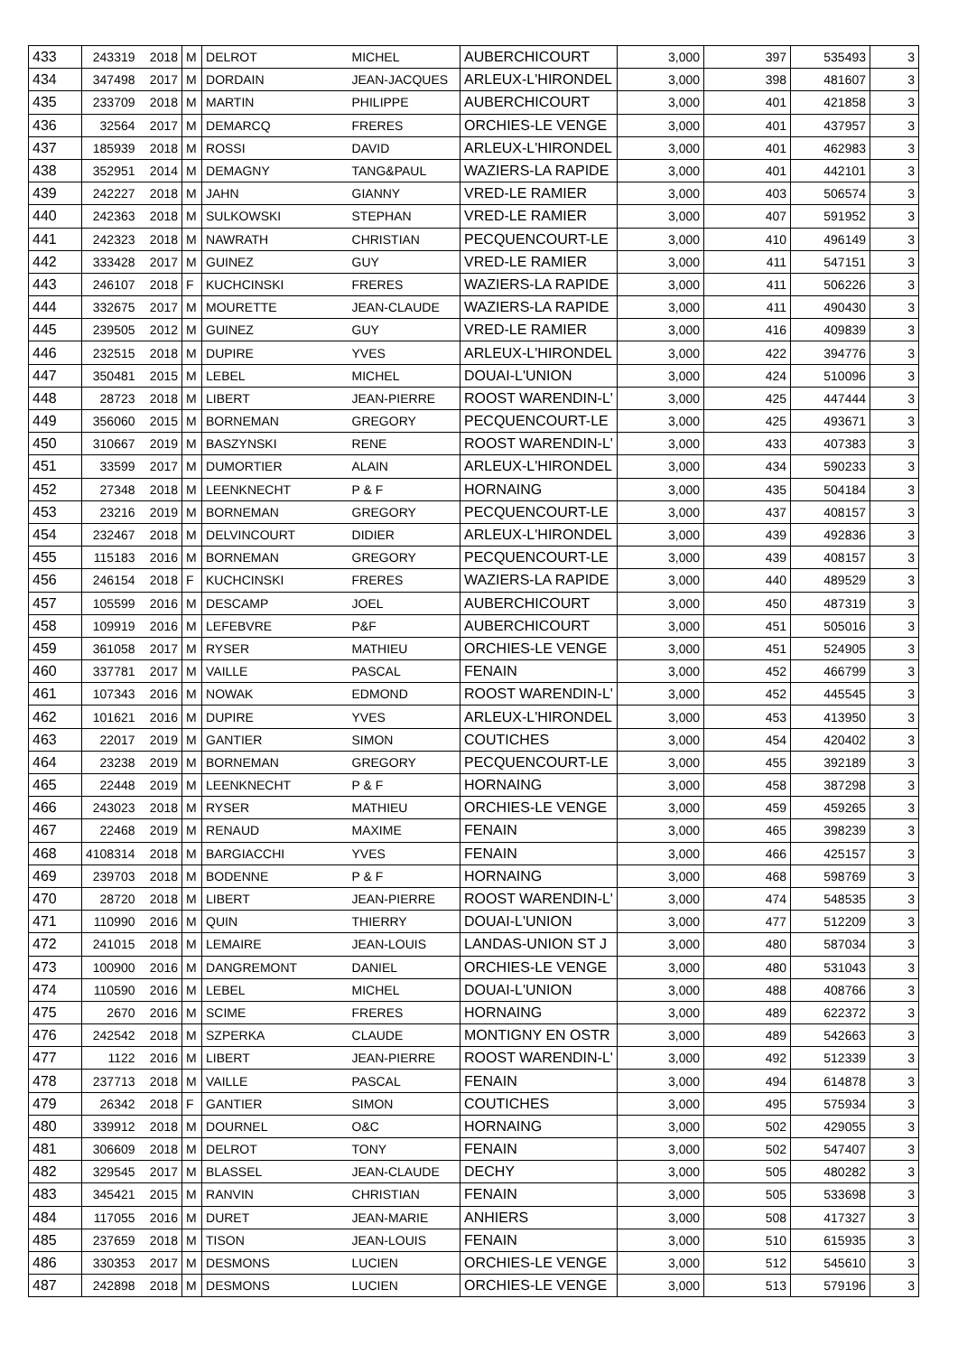| 433 | 243319 | 2018 | M | DELROT | MICHEL | AUBERCHICOURT | 3,000 | 397 | 535493 | 3 |
| 434 | 347498 | 2017 | M | DORDAIN | JEAN-JACQUES | ARLEUX-L'HIRONDEL | 3,000 | 398 | 481607 | 3 |
| 435 | 233709 | 2018 | M | MARTIN | PHILIPPE | AUBERCHICOURT | 3,000 | 401 | 421858 | 3 |
| 436 | 32564 | 2017 | M | DEMARCQ | FRERES | ORCHIES-LE VENGE | 3,000 | 401 | 437957 | 3 |
| 437 | 185939 | 2018 | M | ROSSI | DAVID | ARLEUX-L'HIRONDEL | 3,000 | 401 | 462983 | 3 |
| 438 | 352951 | 2014 | M | DEMAGNY | TANG&PAUL | WAZIERS-LA RAPIDE | 3,000 | 401 | 442101 | 3 |
| 439 | 242227 | 2018 | M | JAHN | GIANNY | VRED-LE RAMIER | 3,000 | 403 | 506574 | 3 |
| 440 | 242363 | 2018 | M | SULKOWSKI | STEPHAN | VRED-LE RAMIER | 3,000 | 407 | 591952 | 3 |
| 441 | 242323 | 2018 | M | NAWRATH | CHRISTIAN | PECQUENCOURT-LE | 3,000 | 410 | 496149 | 3 |
| 442 | 333428 | 2017 | M | GUINEZ | GUY | VRED-LE RAMIER | 3,000 | 411 | 547151 | 3 |
| 443 | 246107 | 2018 | F | KUCHCINSKI | FRERES | WAZIERS-LA RAPIDE | 3,000 | 411 | 506226 | 3 |
| 444 | 332675 | 2017 | M | MOURETTE | JEAN-CLAUDE | WAZIERS-LA RAPIDE | 3,000 | 411 | 490430 | 3 |
| 445 | 239505 | 2012 | M | GUINEZ | GUY | VRED-LE RAMIER | 3,000 | 416 | 409839 | 3 |
| 446 | 232515 | 2018 | M | DUPIRE | YVES | ARLEUX-L'HIRONDEL | 3,000 | 422 | 394776 | 3 |
| 447 | 350481 | 2015 | M | LEBEL | MICHEL | DOUAI-L'UNION | 3,000 | 424 | 510096 | 3 |
| 448 | 28723 | 2018 | M | LIBERT | JEAN-PIERRE | ROOST WARENDIN-L' | 3,000 | 425 | 447444 | 3 |
| 449 | 356060 | 2015 | M | BORNEMAN | GREGORY | PECQUENCOURT-LE | 3,000 | 425 | 493671 | 3 |
| 450 | 310667 | 2019 | M | BASZYNSKI | RENE | ROOST WARENDIN-L' | 3,000 | 433 | 407383 | 3 |
| 451 | 33599 | 2017 | M | DUMORTIER | ALAIN | ARLEUX-L'HIRONDEL | 3,000 | 434 | 590233 | 3 |
| 452 | 27348 | 2018 | M | LEENKNECHT | P & F | HORNAING | 3,000 | 435 | 504184 | 3 |
| 453 | 23216 | 2019 | M | BORNEMAN | GREGORY | PECQUENCOURT-LE | 3,000 | 437 | 408157 | 3 |
| 454 | 232467 | 2018 | M | DELVINCOURT | DIDIER | ARLEUX-L'HIRONDEL | 3,000 | 439 | 492836 | 3 |
| 455 | 115183 | 2016 | M | BORNEMAN | GREGORY | PECQUENCOURT-LE | 3,000 | 439 | 408157 | 3 |
| 456 | 246154 | 2018 | F | KUCHCINSKI | FRERES | WAZIERS-LA RAPIDE | 3,000 | 440 | 489529 | 3 |
| 457 | 105599 | 2016 | M | DESCAMP | JOEL | AUBERCHICOURT | 3,000 | 450 | 487319 | 3 |
| 458 | 109919 | 2016 | M | LEFEBVRE | P&F | AUBERCHICOURT | 3,000 | 451 | 505016 | 3 |
| 459 | 361058 | 2017 | M | RYSER | MATHIEU | ORCHIES-LE VENGE | 3,000 | 451 | 524905 | 3 |
| 460 | 337781 | 2017 | M | VAILLE | PASCAL | FENAIN | 3,000 | 452 | 466799 | 3 |
| 461 | 107343 | 2016 | M | NOWAK | EDMOND | ROOST WARENDIN-L' | 3,000 | 452 | 445545 | 3 |
| 462 | 101621 | 2016 | M | DUPIRE | YVES | ARLEUX-L'HIRONDEL | 3,000 | 453 | 413950 | 3 |
| 463 | 22017 | 2019 | M | GANTIER | SIMON | COUTICHES | 3,000 | 454 | 420402 | 3 |
| 464 | 23238 | 2019 | M | BORNEMAN | GREGORY | PECQUENCOURT-LE | 3,000 | 455 | 392189 | 3 |
| 465 | 22448 | 2019 | M | LEENKNECHT | P & F | HORNAING | 3,000 | 458 | 387298 | 3 |
| 466 | 243023 | 2018 | M | RYSER | MATHIEU | ORCHIES-LE VENGE | 3,000 | 459 | 459265 | 3 |
| 467 | 22468 | 2019 | M | RENAUD | MAXIME | FENAIN | 3,000 | 465 | 398239 | 3 |
| 468 | 4108314 | 2018 | M | BARGIACCHI | YVES | FENAIN | 3,000 | 466 | 425157 | 3 |
| 469 | 239703 | 2018 | M | BODENNE | P & F | HORNAING | 3,000 | 468 | 598769 | 3 |
| 470 | 28720 | 2018 | M | LIBERT | JEAN-PIERRE | ROOST WARENDIN-L' | 3,000 | 474 | 548535 | 3 |
| 471 | 110990 | 2016 | M | QUIN | THIERRY | DOUAI-L'UNION | 3,000 | 477 | 512209 | 3 |
| 472 | 241015 | 2018 | M | LEMAIRE | JEAN-LOUIS | LANDAS-UNION ST J | 3,000 | 480 | 587034 | 3 |
| 473 | 100900 | 2016 | M | DANGREMONT | DANIEL | ORCHIES-LE VENGE | 3,000 | 480 | 531043 | 3 |
| 474 | 110590 | 2016 | M | LEBEL | MICHEL | DOUAI-L'UNION | 3,000 | 488 | 408766 | 3 |
| 475 | 2670 | 2016 | M | SCIME | FRERES | HORNAING | 3,000 | 489 | 622372 | 3 |
| 476 | 242542 | 2018 | M | SZPERKA | CLAUDE | MONTIGNY EN OSTR | 3,000 | 489 | 542663 | 3 |
| 477 | 1122 | 2016 | M | LIBERT | JEAN-PIERRE | ROOST WARENDIN-L' | 3,000 | 492 | 512339 | 3 |
| 478 | 237713 | 2018 | M | VAILLE | PASCAL | FENAIN | 3,000 | 494 | 614878 | 3 |
| 479 | 26342 | 2018 | F | GANTIER | SIMON | COUTICHES | 3,000 | 495 | 575934 | 3 |
| 480 | 339912 | 2018 | M | DOURNEL | O&C | HORNAING | 3,000 | 502 | 429055 | 3 |
| 481 | 306609 | 2018 | M | DELROT | TONY | FENAIN | 3,000 | 502 | 547407 | 3 |
| 482 | 329545 | 2017 | M | BLASSEL | JEAN-CLAUDE | DECHY | 3,000 | 505 | 480282 | 3 |
| 483 | 345421 | 2015 | M | RANVIN | CHRISTIAN | FENAIN | 3,000 | 505 | 533698 | 3 |
| 484 | 117055 | 2016 | M | DURET | JEAN-MARIE | ANHIERS | 3,000 | 508 | 417327 | 3 |
| 485 | 237659 | 2018 | M | TISON | JEAN-LOUIS | FENAIN | 3,000 | 510 | 615935 | 3 |
| 486 | 330353 | 2017 | M | DESMONS | LUCIEN | ORCHIES-LE VENGE | 3,000 | 512 | 545610 | 3 |
| 487 | 242898 | 2018 | M | DESMONS | LUCIEN | ORCHIES-LE VENGE | 3,000 | 513 | 579196 | 3 |